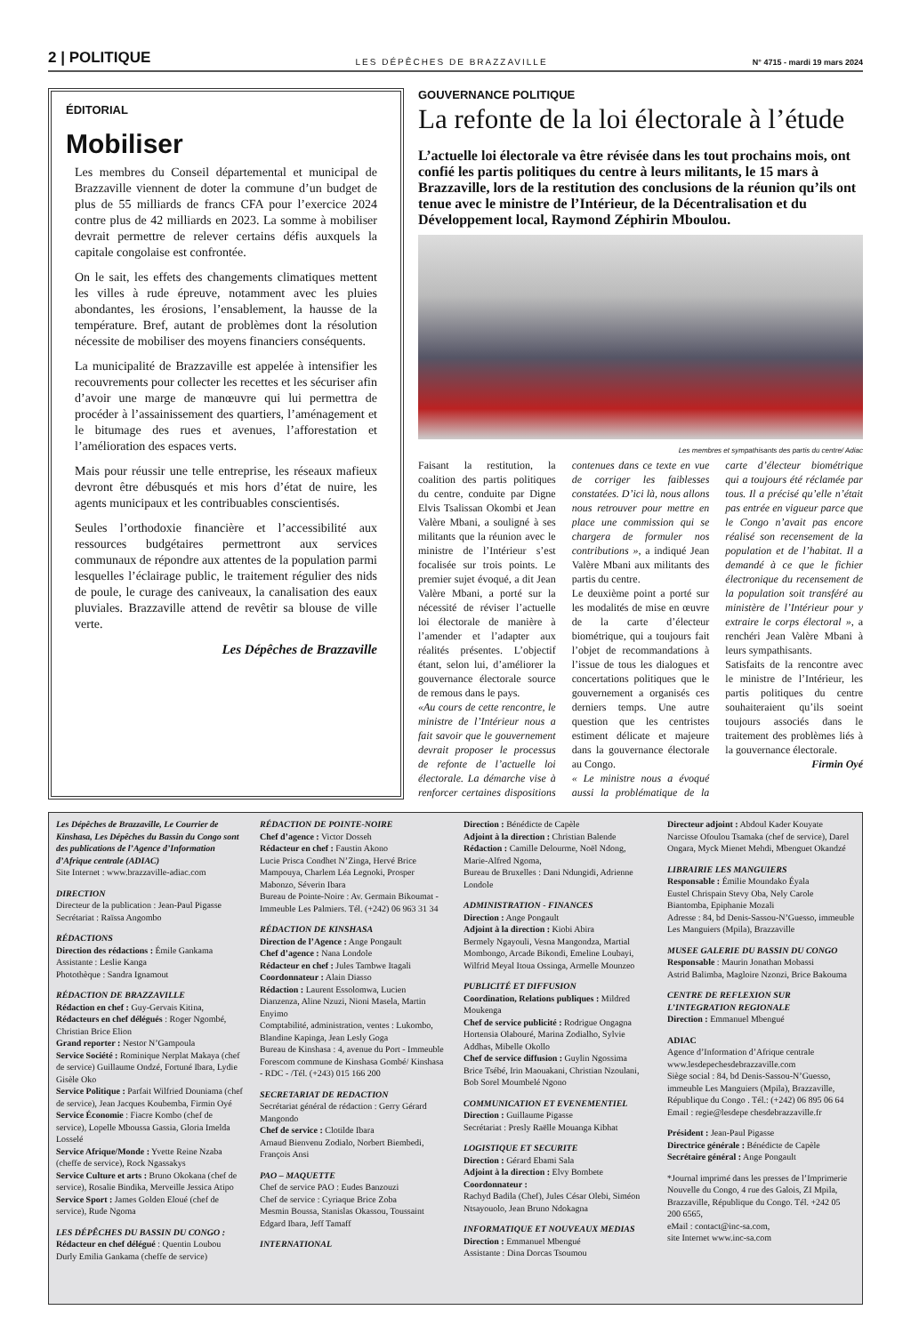2 | POLITIQUE LES DÉPÊCHES DE BRAZZAVILLE N° 4715 - mardi 19 mars 2024
ÉDITORIAL
Mobiliser
Les membres du Conseil départemental et municipal de Brazzaville viennent de doter la commune d’un budget de plus de 55 milliards de francs CFA pour l’exercice 2024 contre plus de 42 milliards en 2023. La somme à mobiliser devrait permettre de relever certains défis auxquels la capitale congolaise est confrontée.
On le sait, les effets des changements climatiques mettent les villes à rude épreuve, notamment avec les pluies abondantes, les érosions, l’ensablement, la hausse de la température. Bref, autant de problèmes dont la résolution nécessite de mobiliser des moyens financiers conséquents.
La municipalité de Brazzaville est appelée à intensifier les recouvrements pour collecter les recettes et les sécuriser afin d’avoir une marge de manœuvre qui lui permettra de procéder à l’assainissement des quartiers, l’aménagement et le bitumage des rues et avenues, l’afforestation et l’amélioration des espaces verts.
Mais pour réussir une telle entreprise, les réseaux mafieux devront être débusqués et mis hors d’état de nuire, les agents municipaux et les contribuables conscientisés.
Seules l’orthodoxie financière et l’accessibilité aux ressources budgétaires permettront aux services communaux de répondre aux attentes de la population parmi lesquelles l’éclairage public, le traitement régulier des nids de poule, le curage des caniveaux, la canalisation des eaux pluviales. Brazzaville attend de revêtir sa blouse de ville verte.
Les Dépêches de Brazzaville
GOUVERNANCE POLITIQUE
La refonte de la loi électorale à l’étude
L’actuelle loi électorale va être révisée dans les tout prochains mois, ont confié les partis politiques du centre à leurs militants, le 15 mars à Brazzaville, lors de la restitution des conclusions de la réunion qu’ils ont tenue avec le ministre de l’Intérieur, de la Décentralisation et du Développement local, Raymond Zéphirin Mboulou.
Les membres et sympathisants des partis du centre/ Adiac
Faisant la restitution, la coalition des partis politiques du centre, conduite par Digne Elvis Tsalissan Okombi et Jean Valère Mbani, a souligné à ses militants que la réunion avec le ministre de l’Intérieur s’est focalisée sur trois points. Le premier sujet évoqué, a dit Jean Valère Mbani, a porté sur la nécessité de réviser l’actuelle loi électorale de manière à l’amender et l’adapter aux réalités présentes. L’objectif étant, selon lui, d’améliorer la gouvernance électorale source de remous dans le pays.
«Au cours de cette rencontre, le ministre de l’Intérieur nous a fait savoir que le gouvernement devrait proposer le processus de refonte de l’actuelle loi électorale. La démarche vise à renforcer certaines dispositions contenues dans ce texte en vue de corriger les faiblesses constatées. D’ici là, nous allons nous retrouver pour mettre en place une commission qui se chargera de formuler nos contributions », a indiqué Jean Valère Mbani aux militants des partis du centre.
Le deuxième point a porté sur les modalités de mise en œuvre de la carte d’électeur biométrique, qui a toujours fait l’objet de recommandations à l’issue de tous les dialogues et concertations politiques que le gouvernement a organisés ces derniers temps. Une autre question que les centristes estiment délicate et majeure dans la gouvernance électorale au Congo.
« Le ministre nous a évoqué aussi la problématique de la carte d’électeur biométrique qui a toujours été réclamée par tous. Il a précisé qu’elle n’était pas entrée en vigueur parce que le Congo n’avait pas encore réalisé son recensement de la population et de l’habitat. Il a demandé à ce que le fichier électronique du recensement de la population soit transféré au ministère de l’Intérieur pour y extraire le corps électoral », a renchéri Jean Valère Mbani à leurs sympathisants.
Satisfaits de la rencontre avec le ministre de l’Intérieur, les partis politiques du centre souhaiteraient qu’ils soeint toujours associés dans le traitement des problèmes liés à la gouvernance électorale.
Firmin Oyé
Les Dépêches de Brazzaville, Le Courrier de Kinshasa, Les Dépêches du Bassin du Congo sont des publications de l’Agence d’Information d’Afrique centrale (ADIAC)
Site Internet : www.brazzaville-adiac.com
DIRECTION
Directeur de la publication : Jean-Paul Pigasse
Secrétariat : Raïssa Angombo
RÉDACTIONS
Direction des rédactions : Émile Gankama
Assistante : Leslie Kanga
Photothèque : Sandra Ignamout
RÉDACTION DE BRAZZAVILLE
Rédaction en chef : Guy-Gervais Kitina,
Rédacteurs en chef délégués : Roger Ngombé, Christian Brice Elion
Grand reporter : Nestor N’Gampoula
Service Société : Rominique Nerplat Makaya (chef de service) Guillaume Ondzé, Fortuné Ibara, Lydie Gisèle Oko
Service Politique : Parfait Wilfried Douniama (chef de service), Jean Jacques Koubemba, Firmin Oyé
Service Économie : Fiacre Kombo (chef de service), Lopelle Mboussa Gassia, Gloria Imelda Losselé
Service Afrique/Monde : Yvette Reine Nzaba (cheffe de service), Rock Ngassakys
Service Culture et arts : Bruno Okokana (chef de service), Rosalie Bindika, Merveille Jessica Atipo
Service Sport : James Golden Eloué (chef de service), Rude Ngoma
LES DÉPÊCHES DU BASSIN DU CONGO :
Rédacteur en chef délégué : Quentin Loubou
Durly Emilia Gankama (cheffe de service)
RÉDACTION DE POINTE-NOIRE
Chef d’agence : Victor Dosseh
Rédacteur en chef : Faustin Akono
Lucie Prisca Condhet N’Zinga, Hervé Brice Mampouya, Charlem Léa Legnoki, Prosper Mabonzo, Séverin Ibara
Bureau de Pointe-Noire : Av. Germain Bikoumat - Immeuble Les Palmiers. Tél. (+242) 06 963 31 34
RÉDACTION DE KINSHASA
Direction de l’Agence : Ange Pongault
Chef d’agence : Nana Londole
Rédacteur en chef : Jules Tambwe Itagali
Coordonnateur : Alain Diasso
Rédaction : Laurent Essolomwa, Lucien Dianzenza, Aline Nzuzi, Nioni Masela, Martin Enyimo
Comptabilité, administration, ventes : Lukombo, Blandine Kapinga, Jean Lesly Goga
Bureau de Kinshasa : 4, avenue du Port - Immeuble Forescom commune de Kinshasa Gombé/ Kinshasa - RDC - /Tél. (+243) 015 166 200
SECRETARIAT DE REDACTION
Secrétariat général de rédaction : Gerry Gérard Mangondo
Chef de service : Clotilde Ibara
Arnaud Bienvenu Zodialo, Norbert Biembedi, François Ansi
PAO – MAQUETTE
Chef de service PAO : Eudes Banzouzi
Chef de service : Cyriaque Brice Zoba
Mesmin Boussa, Stanislas Okassou, Toussaint Edgard Ibara, Jeff Tamaff
INTERNATIONAL
Direction : Bénédicte de Capèle
Adjoint à la direction : Christian Balende
Rédaction : Camille Delourme, Noël Ndong, Marie-Alfred Ngoma,
Bureau de Bruxelles : Dani Ndungidi, Adrienne Londole
ADMINISTRATION - FINANCES
Direction : Ange Pongault
Adjoint à la direction : Kiobi Abira
Bermely Ngayouli, Vesna Mangondza, Martial Mombongo, Arcade Bikondi, Emeline Loubayi, Wilfrid Meyal Itoua Ossinga, Armelle Mounzeo
PUBLICITÉ ET DIFFUSION
Coordination, Relations publiques : Mildred Moukenga
Chef de service publicité : Rodrigue Ongagna
Hortensia Olabouré, Marina Zodialho, Sylvie Addhas, Mibelle Okollo
Chef de service diffusion : Guylin Ngossima
Brice Tsébé, Irin Maouakani, Christian Nzoulani, Bob Sorel Moumbelé Ngono
COMMUNICATION ET EVENEMENTIEL
Direction : Guillaume Pigasse
Secrétariat : Presly Raëlle Mouanga Kibhat
LOGISTIQUE ET SECURITE
Direction : Gérard Ebami Sala
Adjoint à la direction : Elvy Bombete
Coordonnateur :
Rachyd Badila (Chef), Jules César Olebi, Siméon Ntsayouolo, Jean Bruno Ndokagna
INFORMATIQUE ET NOUVEAUX MEDIAS
Direction : Emmanuel Mbengué
Assistante : Dina Dorcas Tsoumou
Directeur adjoint : Abdoul Kader Kouyate
Narcisse Ofoulou Tsamaka (chef de service), Darel Ongara, Myck Mienet Mehdi, Mbenguet Okandzé
LIBRAIRIE LES MANGUIERS
Responsable : Émilie Moundako Éyala
Eustel Chrispain Stevy Oba, Nely Carole Biantomba, Epiphanie Mozali
Adresse : 84, bd Denis-Sassou-N’Guesso, immeuble Les Manguiers (Mpila), Brazzaville
MUSEE GALERIE DU BASSIN DU CONGO
Responsable : Maurin Jonathan Mobassi
Astrid Balimba, Magloire Nzonzi, Brice Bakouma
CENTRE DE REFLEXION SUR L’INTEGRATION REGIONALE
Direction : Emmanuel Mbengué
ADIAC
Agence d’Information d’Afrique centrale
www.lesdepechesdebrazzaville.com
Siège social : 84, bd Denis-Sassou-N’Guesso, immeuble Les Manguiers (Mpila), Brazzaville, République du Congo . Tél.: (+242) 06 895 06 64
Email : regie@lesdepe chesdebrazzaville.fr
Président : Jean-Paul Pigasse
Directrice générale : Bénédicte de Capèle
Secrétaire général : Ange Pongault
*Journal imprimé dans les presses de l’Imprimerie Nouvelle du Congo, 4 rue des Galois, ZI Mpila, Brazzaville, République du Congo. Tél. +242 05 200 6565,
eMail : contact@inc-sa.com,
site Internet www.inc-sa.com